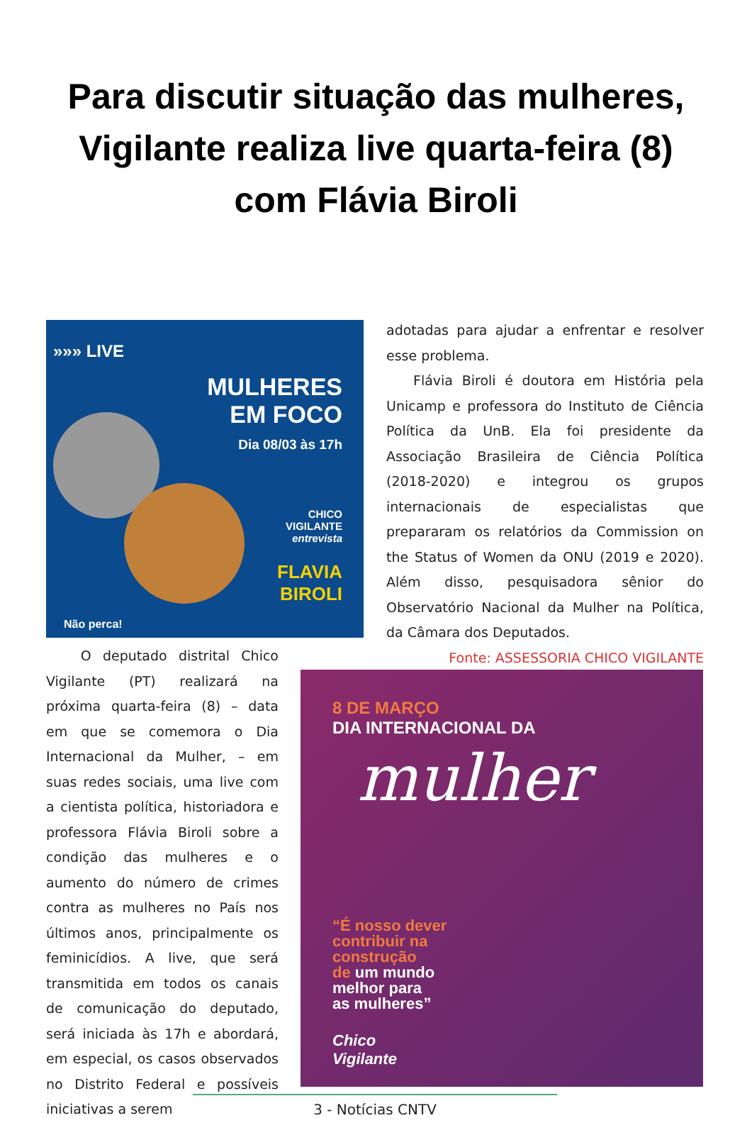Para discutir situação das mulheres, Vigilante realiza live quarta-feira (8) com Flávia Biroli
»»» LIVE
MULHERES
EM FOCO
Dia 08/03 às 17h
CHICO
VIGILANTE
entrevista
FLAVIA
BIROLI
Não perca!
adotadas para ajudar a enfrentar e resolver esse problema.
Flávia Biroli é doutora em História pela Unicamp e professora do Instituto de Ciência Política da UnB. Ela foi presidente da Associação Brasileira de Ciência Política (2018-2020) e integrou os grupos internacionais de especialistas que prepararam os relatórios da Commission on the Status of Women da ONU (2019 e 2020). Além disso, pesquisadora sênior do Observatório Nacional da Mulher na Política, da Câmara dos Deputados.
Fonte: ASSESSORIA CHICO VIGILANTE
O deputado distrital Chico Vigilante (PT) realizará na próxima quarta-feira (8) – data em que se comemora o Dia Internacional da Mulher, – em suas redes sociais, uma live com a cientista política, historiadora e professora Flávia Biroli sobre a condição das mulheres e o aumento do número de crimes contra as mulheres no País nos últimos anos, principalmente os feminicídios. A live, que será transmitida em todos os canais de comunicação do deputado, será iniciada às 17h e abordará, em especial, os casos observados no Distrito Federal e possíveis iniciativas a serem
8 DE MARÇO
DIA INTERNACIONAL DA
mulher
“É nosso dever
contribuir na
construção
de um mundo
melhor para
as mulheres”
Chico
Vigilante
3 - Notícias CNTV